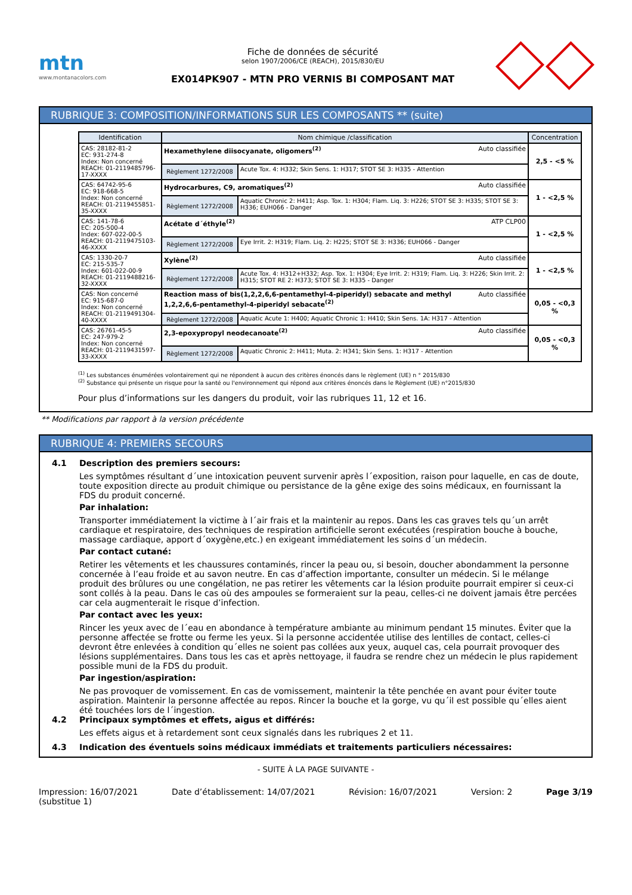mtn
www.montanacolors.com
Fiche de données de sécurité
selon 1907/2006/CE (REACH), 2015/830/EU
EX014PK907 - MTN PRO VERNIS BI COMPOSANT MAT
RUBRIQUE 3: COMPOSITION/INFORMATIONS SUR LES COMPOSANTS ** (suite)
| Identification | Nom chimique /classification | | Concentration |
| --- | --- | --- | --- |
| CAS: 28182-81-2 EC: 931-274-8 Index: Non concerné REACH: 01-2119485796-17-XXXX | Hexamethylene diisocyanate, oligomers<sup>(2)</sup> Auto classifiée | | 2,5 - <5 % |
| | Règlement 1272/2008 | Acute Tox. 4: H332; Skin Sens. 1: H317; STOT SE 3: H335 - Attention | |
| CAS: 64742-95-6 EC: 918-668-5 Index: Non concerné REACH: 01-2119455851-35-XXXX | Hydrocarbures, C9, aromatiques<sup>(2)</sup> Auto classifiée | | 1 - <2,5 % |
| | Règlement 1272/2008 | Aquatic Chronic 2: H411; Asp. Tox. 1: H304; Flam. Liq. 3: H226; STOT SE 3: H335; STOT SE 3: H336; EUH066 - Danger | |
| CAS: 141-78-6 EC: 205-500-4 Index: 607-022-00-5 REACH: 01-2119475103-46-XXXX | Acétate d´éthyle<sup>(2)</sup> ATP CLP00 | | 1 - <2,5 % |
| | Règlement 1272/2008 | Eye Irrit. 2: H319; Flam. Liq. 2: H225; STOT SE 3: H336; EUH066 - Danger | |
| CAS: 1330-20-7 EC: 215-535-7 Index: 601-022-00-9 REACH: 01-2119488216-32-XXXX | Xylène<sup>(2)</sup> Auto classifiée | | 1 - <2,5 % |
| | Règlement 1272/2008 | Acute Tox. 4: H312+H332; Asp. Tox. 1: H304; Eye Irrit. 2: H319; Flam. Liq. 3: H226; Skin Irrit. 2: H315; STOT RE 2: H373; STOT SE 3: H335 - Danger | |
| CAS: Non concerné EC: 915-687-0 Index: Non concerné REACH: 01-2119491304-40-XXXX | Auto classifiée Reaction mass of bis(1,2,2,6,6-pentamethyl-4-piperidyl) sebacate and methyl 1,2,2,6,6-pentamethyl-4-piperidyl sebacate<sup>(2)</sup> | | 0,05 - <0,3 % |
| | Règlement 1272/2008 | Aquatic Acute 1: H400; Aquatic Chronic 1: H410; Skin Sens. 1A: H317 - Attention | |
| CAS: 26761-45-5 EC: 247-979-2 Index: Non concerné REACH: 01-2119431597-33-XXXX | 2,3-epoxypropyl neodecanoate<sup>(2)</sup> Auto classifiée | | 0,05 - <0,3 % |
| | Règlement 1272/2008 | Aquatic Chronic 2: H411; Muta. 2: H341; Skin Sens. 1: H317 - Attention | |
<sup>(1)</sup> Les substances énumérées volontairement qui ne répondent à aucun des critères énoncés dans le règlement (UE) n ° 2015/830
<sup>(2)</sup> Substance qui présente un risque pour la santé ou l'environnement qui répond aux critères énoncés dans le Règlement (UE) n°2015/830
Pour plus d’informations sur les dangers du produit, voir las rubriques 11, 12 et 16.
** Modifications par rapport à la version précédente
RUBRIQUE 4: PREMIERS SECOURS
4.1 Description des premiers secours:
Les symptômes résultant d´une intoxication peuvent survenir après l´exposition, raison pour laquelle, en cas de doute, toute exposition directe au produit chimique ou persistance de la gêne exige des soins médicaux, en fournissant la FDS du produit concerné.
Par inhalation:
Transporter immédiatement la victime à l´air frais et la maintenir au repos. Dans les cas graves tels qu´un arrêt cardiaque et respiratoire, des techniques de respiration artificielle seront exécutées (respiration bouche à bouche, massage cardiaque, apport d´oxygène,etc.) en exigeant immédiatement les soins d´un médecin.
Par contact cutané:
Retirer les vêtements et les chaussures contaminés, rincer la peau ou, si besoin, doucher abondamment la personne concernée à l’eau froide et au savon neutre. En cas d’affection importante, consulter un médecin. Si le mélange produit des brûlures ou une congélation, ne pas retirer les vêtements car la lésion produite pourrait empirer si ceux-ci sont collés à la peau. Dans le cas où des ampoules se formeraient sur la peau, celles-ci ne doivent jamais être percées car cela augmenterait le risque d’infection.
Par contact avec les yeux:
Rincer les yeux avec de l´eau en abondance à température ambiante au minimum pendant 15 minutes. Éviter que la personne affectée se frotte ou ferme les yeux. Si la personne accidentée utilise des lentilles de contact, celles-ci devront être enlevées à condition qu´elles ne soient pas collées aux yeux, auquel cas, cela pourrait provoquer des lésions supplémentaires. Dans tous les cas et après nettoyage, il faudra se rendre chez un médecin le plus rapidement possible muni de la FDS du produit.
Par ingestion/aspiration:
Ne pas provoquer de vomissement. En cas de vomissement, maintenir la tête penchée en avant pour éviter toute aspiration. Maintenir la personne affectée au repos. Rincer la bouche et la gorge, vu qu´il est possible qu´elles aient été touchées lors de l´ingestion.
4.2 Principaux symptômes et effets, aigus et différés:
Les effets aigus et à retardement sont ceux signalés dans les rubriques 2 et 11.
4.3 Indication des éventuels soins médicaux immédiats et traitements particuliers nécessaires:
- SUITE À LA PAGE SUIVANTE -
Impression: 16/07/2021
(substitue 1) Date d’établissement: 14/07/2021 Révision: 16/07/2021 Version: 2 Page 3/19